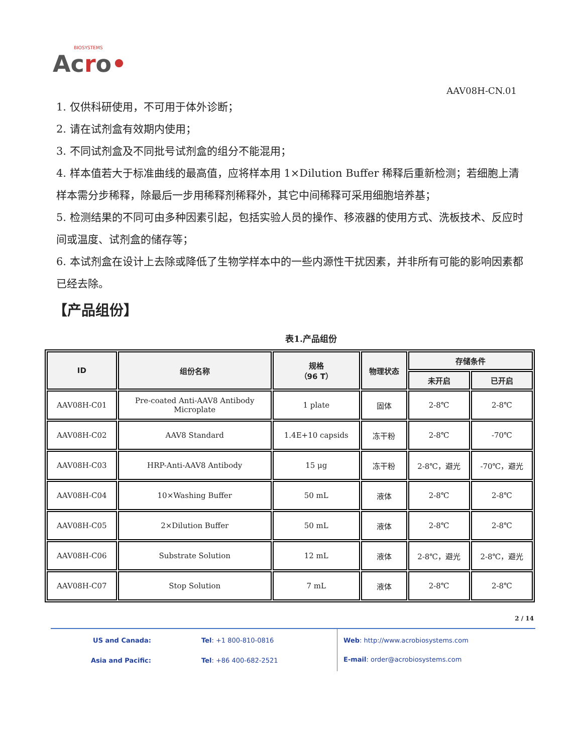BIOSYSTEMS
Acro•
AAV08H-CN.01
1. 仅供科研使用，不可用于体外诊断；
2. 请在试剂盒有效期内使用；
3. 不同试剂盒及不同批号试剂盒的组分不能混用；
4. 样本值若大于标准曲线的最高值，应将样本用 1×Dilution Buffer 稀释后重新检测；若细胞上清样本需分步稀释，除最后一步用稀释剂稀释外，其它中间稀释可采用细胞培养基；
5. 检测结果的不同可由多种因素引起，包括实验人员的操作、移液器的使用方式、洗板技术、反应时间或温度、试剂盒的储存等；
6. 本试剂盒在设计上去除或降低了生物学样本中的一些内源性干扰因素，并非所有可能的影响因素都已经去除。
【产品组份】
表1.产品组份
| ID | 组份名称 | 规格 （96 T） | 物理状态 | 存储条件 | |
| --- | --- | --- | --- | --- | --- |
| | | | | 未开启 | 已开启 |
| AAV08H-C01 | Pre-coated Anti-AAV8 Antibody Microplate | 1 plate | 固体 | 2-8℃ | 2-8℃ |
| AAV08H-C02 | AAV8 Standard | 1.4E+10 capsids | 冻干粉 | 2-8℃ | -70℃ |
| AAV08H-C03 | HRP-Anti-AAV8 Antibody | 15 μg | 冻干粉 | 2-8℃，避光 | -70℃，避光 |
| AAV08H-C04 | 10×Washing Buffer | 50 mL | 液体 | 2-8℃ | 2-8℃ |
| AAV08H-C05 | 2×Dilution Buffer | 50 mL | 液体 | 2-8℃ | 2-8℃ |
| AAV08H-C06 | Substrate Solution | 12 mL | 液体 | 2-8℃，避光 | 2-8℃，避光 |
| AAV08H-C07 | Stop Solution | 7 mL | 液体 | 2-8℃ | 2-8℃ |
2 / 14
US and Canada: Tel: +1 800-810-0816 Asia and Pacific: Tel: +86 400-682-2521
Web: http://www.acrobiosystems.com
E-mail: order@acrobiosystems.com